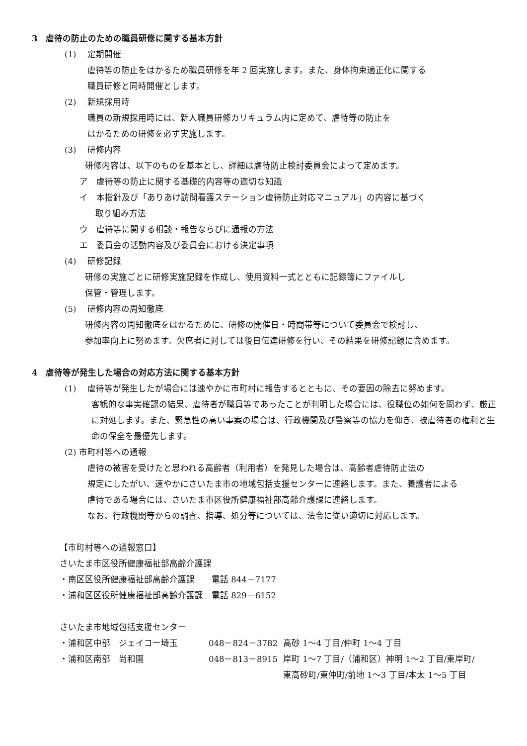3　虐待の防止のための職員研修に関する基本方針
(1)　 定期開催
虐待等の防止をはかるため職員研修を年 2 回実施します。また、身体拘束適正化に関する
職員研修と同時開催とします。
(2)　 新規採用時
職員の新規採用時には、新人職員研修カリキュラム内に定めて、虐待等の防止を
はかるための研修を必ず実施します。
(3)　 研修内容
研修内容は、以下のものを基本とし、詳細は虐待防止検討委員会によって定めます。
ア　虐待等の防止に関する基礎的内容等の適切な知識
イ　本指針及び「ありあけ訪問看護ステーション虐待防止対応マニュアル」の内容に基づく
取り組み方法
ウ　虐待等に関する相談・報告ならびに通報の方法
エ　委員会の活動内容及び委員会における決定事項
(4)　 研修記録
研修の実施ごとに研修実施記録を作成し、使用資料一式とともに記録簿にファイルし
保管・管理します。
(5)　 研修内容の周知徹底
研修内容の周知徹底をはかるために、研修の開催日・時間帯等について委員会で検討し、
参加率向上に努めます。欠席者に対しては後日伝達研修を行い、その結果を研修記録に含めます。
4　虐待等が発生した場合の対応方法に関する基本方針
(1)　 虐待等が発生したが場合には速やかに市町村に報告するとともに、その要因の除去に努めます。
客観的な事実確認の結果、虐待者が職員等であったことが判明した場合には、役職位の如何を問わず、厳正に対処します。また、緊急性の高い事案の場合は、行政機関及び警察等の協力を仰ぎ、被虐待者の権利と生命の保全を最優先します。
(2) 市町村等への通報
虐待の被害を受けたと思われる高齢者（利用者）を発見した場合は、高齢者虐待防止法の
規定にしたがい、速やかにさいたま市の地域包括支援センターに連絡します。また、養護者による
虐待である場合には、さいたま市区役所健康福祉部高齢介護課に連絡します。
なお、行政機関等からの調査、指導、処分等については、法令に従い適切に対応します。
【市町村等への通報窓口】
さいたま市区役所健康福祉部高齢介護課
・南区区役所健康福祉部高齢介護課　　電話 844－7177
・浦和区区役所健康福祉部高齢介護課　電話 829－6152
さいたま市地域包括支援センター
・浦和区中部　ジェイコー埼玉 048－824－3782 高砂 1～4 丁目/仲町 1～4 丁目
・浦和区南部　尚和園 048－813－8915 岸町 1～7 丁目/（浦和区）神明 1～2 丁目/東岸町/
東高砂町/東仲町/前地 1～3 丁目/本太 1～5 丁目